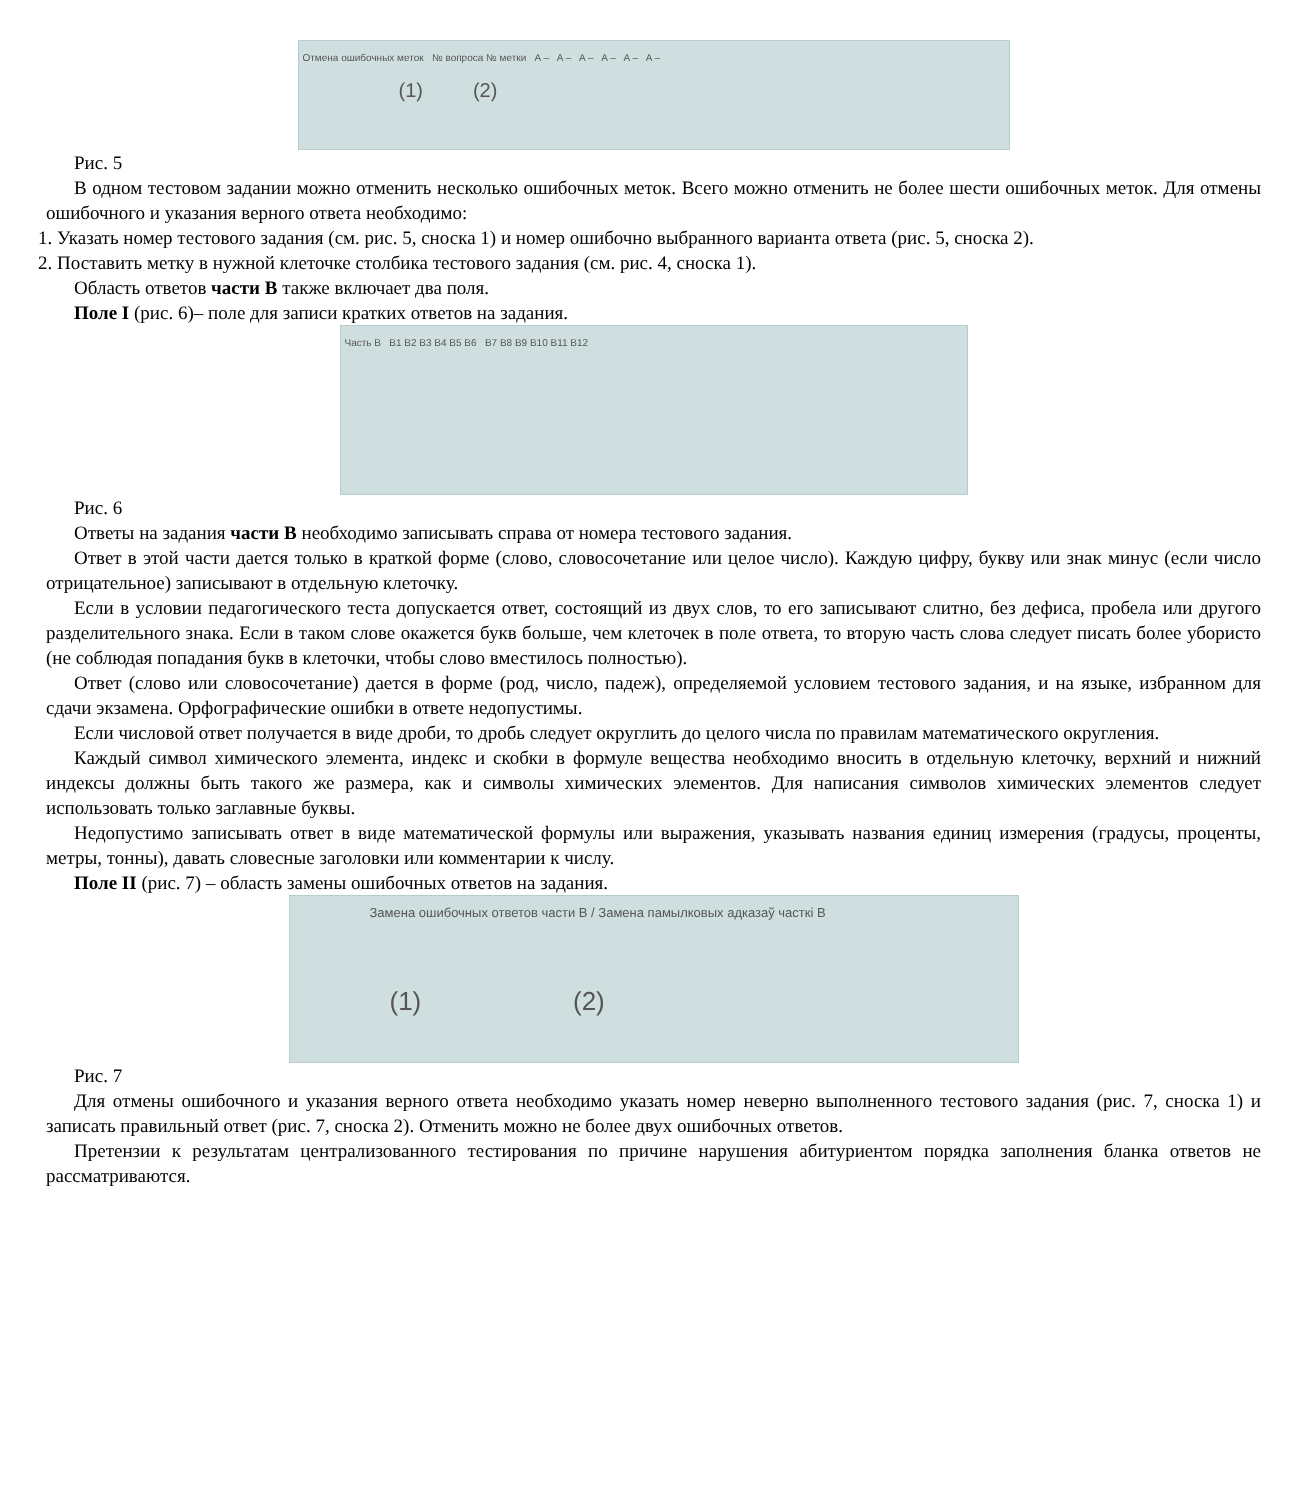Отмена ошибочных меток № вопроса № метки A – A – A – A – A – A –
(1) (2)
Рис. 5
В одном тестовом задании можно отменить несколько ошибочных меток. Всего можно отменить не более шести ошибочных меток. Для отмены ошибочного и указания верного ответа необходимо:
1. Указать номер тестового задания (см. рис. 5, сноска 1) и номер ошибочно выбранного варианта ответа (рис. 5, сноска 2).
2. Поставить метку в нужной клеточке столбика тестового задания (см. рис. 4, сноска 1).
Область ответов части В также включает два поля.
Поле I (рис. 6)– поле для записи кратких ответов на задания.
Часть В B1 B2 B3 B4 B5 B6 B7 B8 B9 B10 B11 B12
Рис. 6
Ответы на задания части В необходимо записывать справа от номера тестового задания.
Ответ в этой части дается только в краткой форме (слово, словосочетание или целое число). Каждую цифру, букву или знак минус (если число отрицательное) записывают в отдельную клеточку.
Если в условии педагогического теста допускается ответ, состоящий из двух слов, то его записывают слитно, без дефиса, пробела или другого разделительного знака. Если в таком слове окажется букв больше, чем клеточек в поле ответа, то вторую часть слова следует писать более убористо (не соблюдая попадания букв в клеточки, чтобы слово вместилось полностью).
Ответ (слово или словосочетание) дается в форме (род, число, падеж), определяемой условием тестового задания, и на языке, избранном для сдачи экзамена. Орфографические ошибки в ответе недопустимы.
Если числовой ответ получается в виде дроби, то дробь следует округлить до целого числа по правилам математического округления.
Каждый символ химического элемента, индекс и скобки в формуле вещества необходимо вносить в отдельную клеточку, верхний и нижний индексы должны быть такого же размера, как и символы химических элементов. Для написания символов химических элементов следует использовать только заглавные буквы.
Недопустимо записывать ответ в виде математической формулы или выражения, указывать названия единиц измерения (градусы, проценты, метры, тонны), давать словесные заголовки или комментарии к числу.
Поле II (рис. 7) – область замены ошибочных ответов на задания.
Замена ошибочных ответов части В / Замена памылковых адказаў часткі В
(1) (2)
Рис. 7
Для отмены ошибочного и указания верного ответа необходимо указать номер неверно выполненного тестового задания (рис. 7, сноска 1) и записать правильный ответ (рис. 7, сноска 2). Отменить можно не более двух ошибочных ответов.
Претензии к результатам централизованного тестирования по причине нарушения абитуриентом порядка заполнения бланка ответов не рассматриваются.